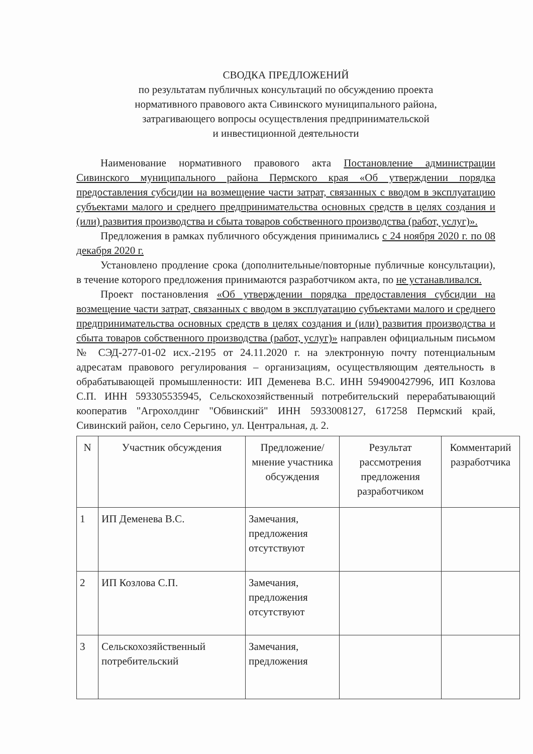СВОДКА ПРЕДЛОЖЕНИЙ
по результатам публичных консультаций по обсуждению проекта
нормативного правового акта Сивинского муниципального района,
затрагивающего вопросы осуществления предпринимательской
и инвестиционной деятельности
Наименование нормативного правового акта Постановление администрации Сивинского муниципального района Пермского края «Об утверждении порядка предоставления субсидии на возмещение части затрат, связанных с вводом в эксплуатацию субъектами малого и среднего предпринимательства основных средств в целях создания и (или) развития производства и сбыта товаров собственного производства (работ, услуг)».
Предложения в рамках публичного обсуждения принимались с 24 ноября 2020 г. по 08 декабря 2020 г.
Установлено продление срока (дополнительные/повторные публичные консультации), в течение которого предложения принимаются разработчиком акта, по не устанавливался.
Проект постановления «Об утверждении порядка предоставления субсидии на возмещение части затрат, связанных с вводом в эксплуатацию субъектами малого и среднего предпринимательства основных средств в целях создания и (или) развития производства и сбыта товаров собственного производства (работ, услуг)» направлен официальным письмом № СЭД-277-01-02 исх.-2195 от 24.11.2020 г. на электронную почту потенциальным адресатам правового регулирования – организациям, осуществляющим деятельность в обрабатывающей промышленности: ИП Деменева В.С. ИНН 594900427996, ИП Козлова С.П. ИНН 593305535945, Сельскохозяйственный потребительский перерабатывающий кооператив "Агрохолдинг "Обвинский" ИНН 5933008127, 617258 Пермский край, Сивинский район, село Серьгино, ул. Центральная, д. 2.
| N | Участник обсуждения | Предложение/ мнение участника обсуждения | Результат рассмотрения предложения разработчиком | Комментарий разработчика |
| --- | --- | --- | --- | --- |
| 1 | ИП Деменева В.С. | Замечания, предложения отсутствуют | | |
| 2 | ИП Козлова С.П. | Замечания, предложения отсутствуют | | |
| 3 | Сельскохозяйственный потребительский | Замечания, предложения | | |